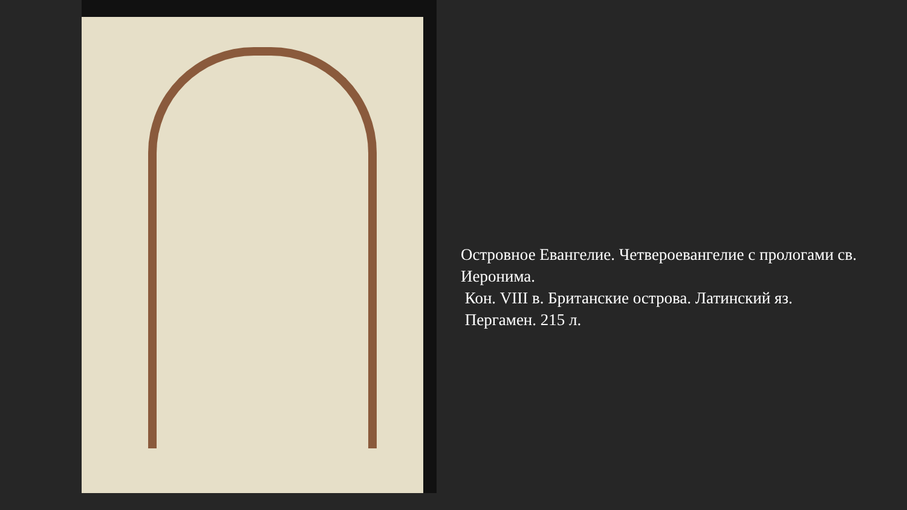Островное Евангелие. Четвероевангелие с прологами св. Иеронима.
Кон. VIII в. Британские острова. Латинский яз.
Пергамен. 215 л.